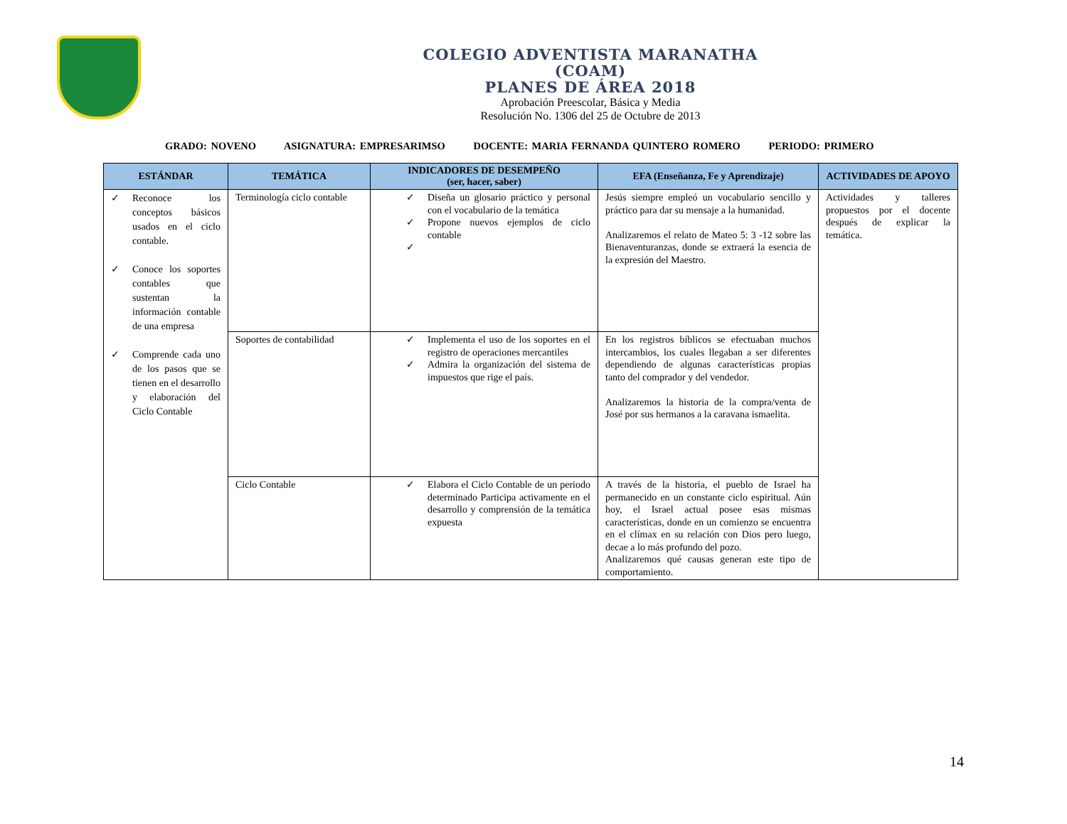COLEGIO ADVENTISTA MARANATHA
(COAM)
PLANES DE ÁREA 2018
Aprobación Preescolar, Básica y Media
Resolución No. 1306 del 25 de Octubre de 2013
GRADO: NOVENO ASIGNATURA: EMPRESARIMSO DOCENTE: MARIA FERNANDA QUINTERO ROMERO PERIODO: PRIMERO
| ESTÁNDAR | TEMÁTICA | INDICADORES DE DESEMPEÑO (ser, hacer, saber) | EFA (Enseñanza, Fe y Aprendizaje) | ACTIVIDADES DE APOYO |
| --- | --- | --- | --- | --- |
| ✓ Reconoce los conceptos básicos usados en el ciclo contable. ✓ Conoce los soportes contables que sustentan la información contable de una empresa ✓ Comprende cada uno de los pasos que se tienen en el desarrollo y elaboración del Ciclo Contable | Terminología ciclo contable | ✓ Diseña un glosario práctico y personal con el vocabulario de la temática ✓ Propone nuevos ejemplos de ciclo contable ✓ | Jesús siempre empleó un vocabulario sencillo y práctico para dar su mensaje a la humanidad. Analizaremos el relato de Mateo 5: 3 -12 sobre las Bienaventuranzas, donde se extraerá la esencia de la expresión del Maestro. | Actividades y talleres propuestos por el docente después de explicar la temática. |
| | Soportes de contabilidad | ✓ Implementa el uso de los soportes en el registro de operaciones mercantiles ✓ Admira la organización del sistema de impuestos que rige el país. | En los registros bíblicos se efectuaban muchos intercambios, los cuales llegaban a ser diferentes dependiendo de algunas características propias tanto del comprador y del vendedor. Analizaremos la historia de la compra/venta de José por sus hermanos a la caravana ismaelita. | |
| | Ciclo Contable | ✓ Elabora el Ciclo Contable de un periodo determinado Participa activamente en el desarrollo y comprensión de la temática expuesta | A través de la historia, el pueblo de Israel ha permanecido en un constante ciclo espiritual. Aún hoy, el Israel actual posee esas mismas características, donde en un comienzo se encuentra en el clímax en su relación con Dios pero luego, decae a lo más profundo del pozo. Analizaremos qué causas generan este tipo de comportamiento. | |
14